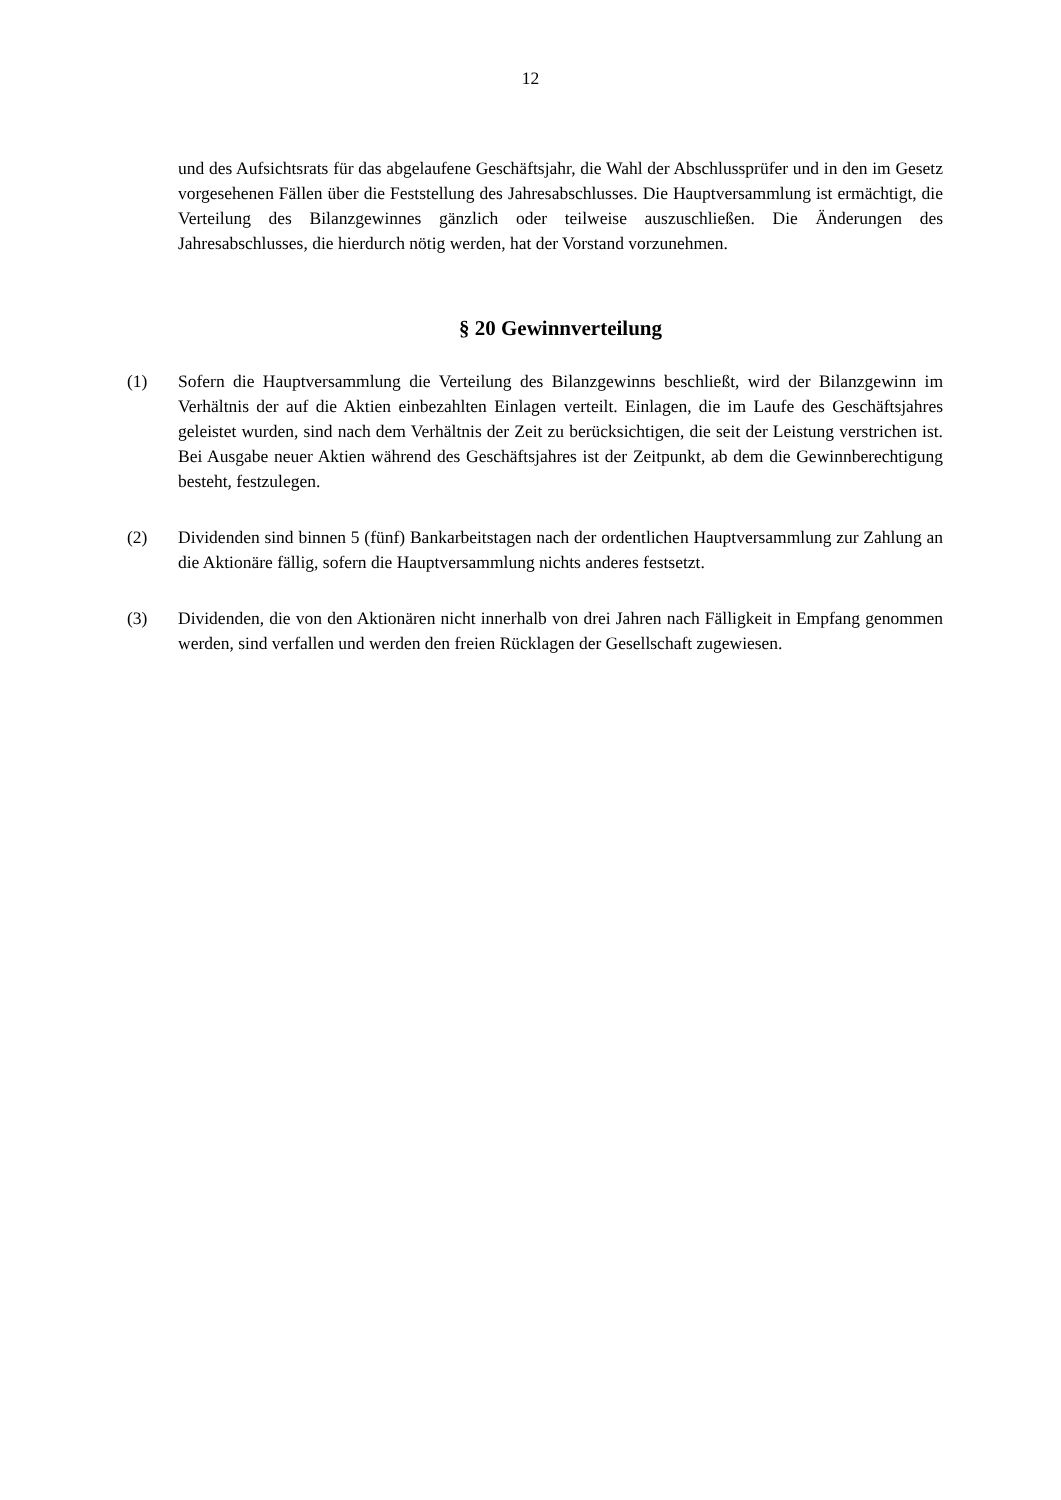12
und des Aufsichtsrats für das abgelaufene Geschäftsjahr, die Wahl der Abschlussprüfer und in den im Gesetz vorgesehenen Fällen über die Feststellung des Jahresabschlusses. Die Hauptversammlung ist ermächtigt, die Verteilung des Bilanzgewinnes gänzlich oder teilweise auszuschließen. Die Änderungen des Jahresabschlusses, die hierdurch nötig werden, hat der Vorstand vorzunehmen.
§ 20 Gewinnverteilung
(1) Sofern die Hauptversammlung die Verteilung des Bilanzgewinns beschließt, wird der Bilanzgewinn im Verhältnis der auf die Aktien einbezahlten Einlagen verteilt. Einlagen, die im Laufe des Geschäftsjahres geleistet wurden, sind nach dem Verhältnis der Zeit zu berücksichtigen, die seit der Leistung verstrichen ist. Bei Ausgabe neuer Aktien während des Geschäftsjahres ist der Zeitpunkt, ab dem die Gewinnberechtigung besteht, festzulegen.
(2) Dividenden sind binnen 5 (fünf) Bankarbeitstagen nach der ordentlichen Hauptversammlung zur Zahlung an die Aktionäre fällig, sofern die Hauptversammlung nichts anderes festsetzt.
(3) Dividenden, die von den Aktionären nicht innerhalb von drei Jahren nach Fälligkeit in Empfang genommen werden, sind verfallen und werden den freien Rücklagen der Gesellschaft zugewiesen.